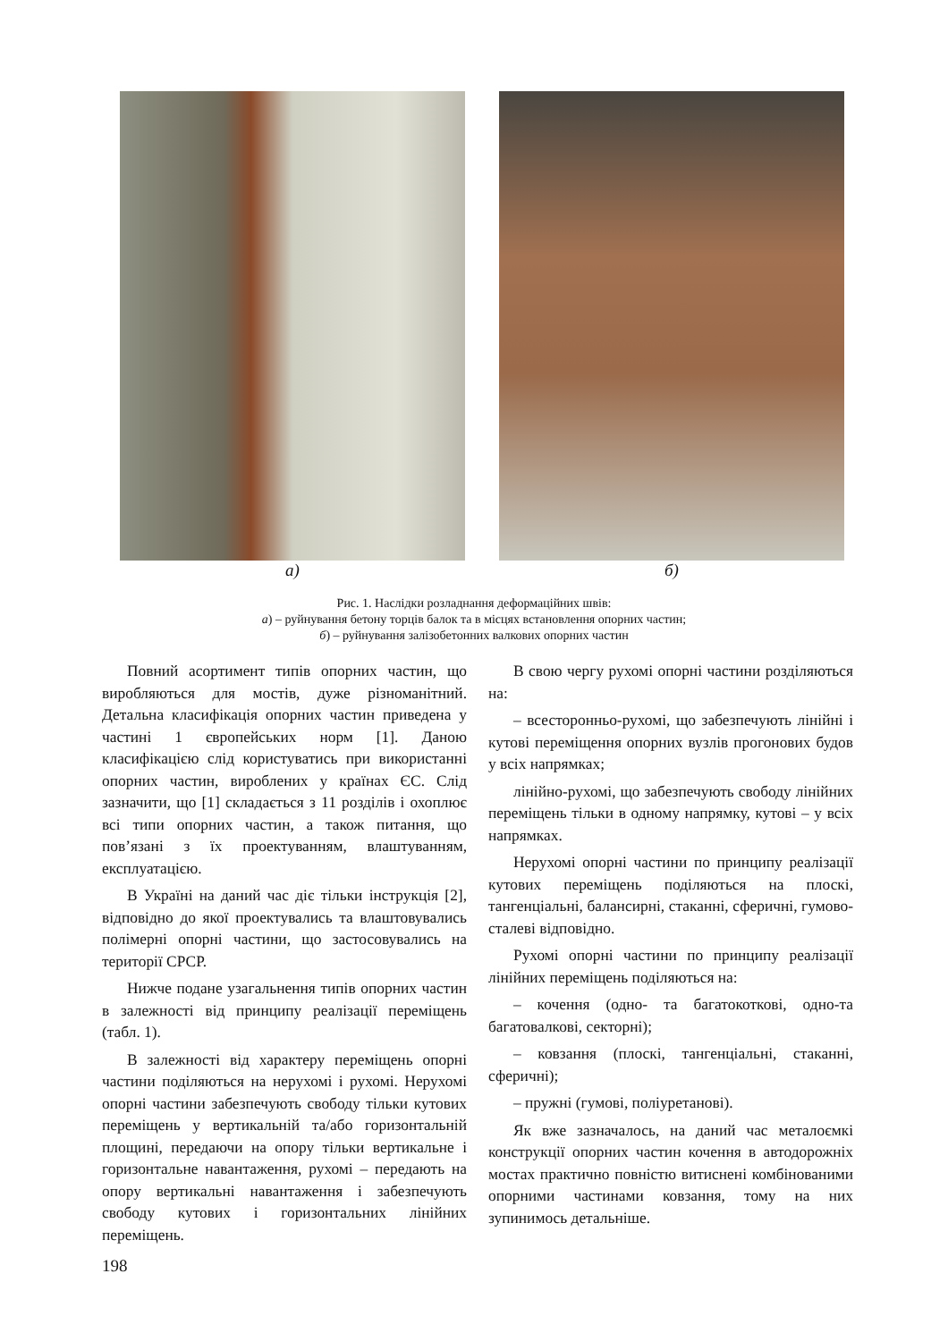а) б)
Рис. 1. Наслідки розладнання деформаційних швів:
а) – руйнування бетону торців балок та в місцях встановлення опорних частин;
б) – руйнування залізобетонних валкових опорних частин
Повний асортимент типів опорних частин, що виробляються для мостів, дуже різноманітний. Детальна класифікація опорних частин приведена у частині 1 європейських норм [1]. Даною класифікацією слід користуватись при використанні опорних частин, вироблених у країнах ЄС. Слід зазначити, що [1] складається з 11 розділів і охоплює всі типи опорних частин, а також питання, що пов’язані з їх проектуванням, влаштуванням, експлуатацією.
В Україні на даний час діє тільки інструкція [2], відповідно до якої проектувались та влаштовувались полімерні опорні частини, що застосовувались на території СРСР.
Нижче подане узагальнення типів опорних частин в залежності від принципу реалізації переміщень (табл. 1).
В залежності від характеру переміщень опорні частини поділяються на нерухомі і рухомі. Нерухомі опорні частини забезпечують свободу тільки кутових переміщень у вертикальній та/або горизонтальній площині, передаючи на опору тільки вертикальне і горизонтальне навантаження, рухомі – передають на опору вертикальні навантаження і забезпечують свободу кутових і горизонтальних лінійних переміщень.
В свою чергу рухомі опорні частини розділяються на:
– всесторонньо-рухомі, що забезпечують лінійні і кутові переміщення опорних вузлів прогонових будов у всіх напрямках;
лінійно-рухомі, що забезпечують свободу лінійних переміщень тільки в одному напрямку, кутові – у всіх напрямках.
Нерухомі опорні частини по принципу реалізації кутових переміщень поділяються на плоскі, тангенціальні, балансирні, стаканні, сферичні, гумово-сталеві відповідно.
Рухомі опорні частини по принципу реалізації лінійних переміщень поділяються на:
– кочення (одно- та багатокоткові, одно-та багатовалкові, секторні);
– ковзання (плоскі, тангенціальні, стаканні, сферичні);
– пружні (гумові, поліуретанові).
Як вже зазначалось, на даний час металоємкі конструкції опорних частин кочення в автодорожніх мостах практично повністю витиснені комбінованими опорними частинами ковзання, тому на них зупинимось детальніше.
198